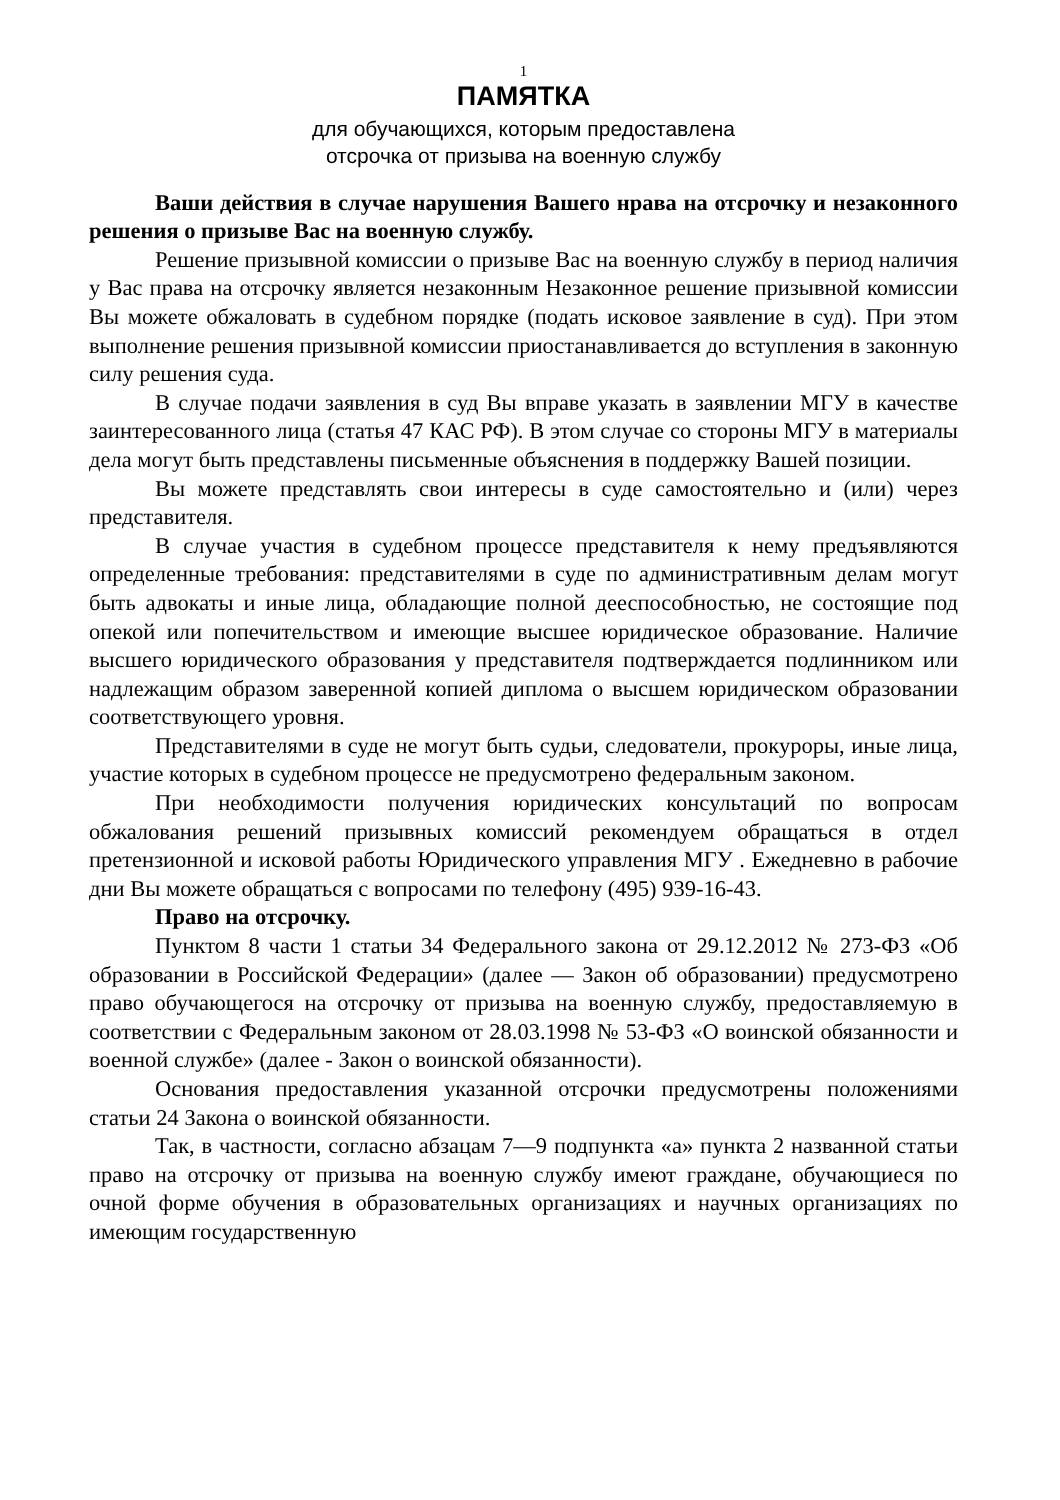1
ПАМЯТКА
для обучающихся, которым предоставлена
отсрочка от призыва на военную службу
Ваши действия в случае нарушения Вашего нрава на отсрочку и незаконного решения о призыве Вас на военную службу.
Решение призывной комиссии о призыве Вас на военную службу в период наличия у Вас права на отсрочку является незаконным Незаконное решение призывной комиссии Вы можете обжаловать в судебном порядке (подать исковое заявление в суд). При этом выполнение решения призывной комиссии приостанавливается до вступления в законную силу решения суда.
В случае подачи заявления в суд Вы вправе указать в заявлении МГУ в качестве заинтересованного лица (статья 47 КАС РФ). В этом случае со стороны МГУ в материалы дела могут быть представлены письменные объяснения в поддержку Вашей позиции.
Вы можете представлять свои интересы в суде самостоятельно и (или) через представителя.
В случае участия в судебном процессе представителя к нему предъявляются определенные требования: представителями в суде по административным делам могут быть адвокаты и иные лица, обладающие полной дееспособностью, не состоящие под опекой или попечительством и имеющие высшее юридическое образование. Наличие высшего юридического образования у представителя подтверждается подлинником или надлежащим образом заверенной копией диплома о высшем юридическом образовании соответствующего уровня.
Представителями в суде не могут быть судьи, следователи, прокуроры, иные лица, участие которых в судебном процессе не предусмотрено федеральным законом.
При необходимости получения юридических консультаций по вопросам обжалования решений призывных комиссий рекомендуем обращаться в отдел претензионной и исковой работы Юридического управления МГУ . Ежедневно в рабочие дни Вы можете обращаться с вопросами по телефону (495) 939-16-43.
Право на отсрочку.
Пунктом 8 части 1 статьи 34 Федерального закона от 29.12.2012 № 273-ФЗ «Об образовании в Российской Федерации» (далее — Закон об образовании) предусмотрено право обучающегося на отсрочку от призыва на военную службу, предоставляемую в соответствии с Федеральным законом от 28.03.1998 № 53-ФЗ «О воинской обязанности и военной службе» (далее - Закон о воинской обязанности).
Основания предоставления указанной отсрочки предусмотрены положениями статьи 24 Закона о воинской обязанности.
Так, в частности, согласно абзацам 7—9 подпункта «а» пункта 2 названной статьи право на отсрочку от призыва на военную службу имеют граждане, обучающиеся по очной форме обучения в образовательных организациях и научных организациях по имеющим государственную